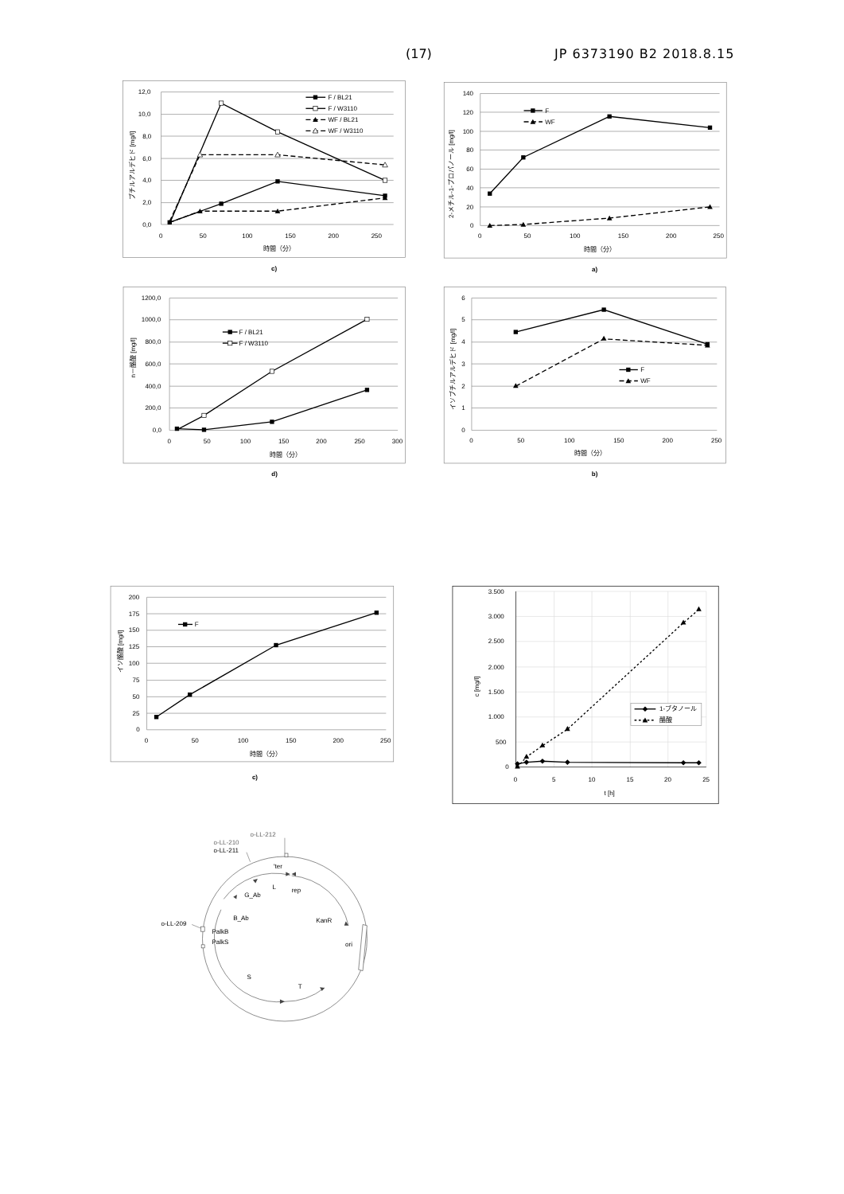(17) JP 6373190 B2 2018.8.15
12,0
10,0
8,0
6,0
4,0
2,0
0,0
0
50
100
150
200
250
時間（分）
ブチルアルデヒド [mg/l]
F / BL21
F / W3110
WF / BL21
WF / W3110
c)
140
120
100
80
60
40
20
0
0
50
100
150
200
250
時間（分）
2-メチル-1-プロパノール [mg/l]
F
WF
a)
1200,0
1000,0
800,0
600,0
400,0
200,0
0,0
0
50
100
150
200
250
300
時間（分）
n－酪酸 [mg/l]
F / BL21
F / W3110
d)
6
5
4
3
2
1
0
0
50
100
150
200
250
時間（分）
イソブチルアルデヒド [mg/l]
F
WF
b)
200
175
150
125
100
75
50
25
0
0
50
100
150
200
250
時間（分）
イソ酪酸 [mg/l]
F
c)
3.500
3.000
2.500
2.000
1.500
1.000
500
0
0
5
10
15
20
25
t [h]
c [mg/l]
1-ブタノール
酪酸
o-LL-212
o-LL-210
o-LL-211
o-LL-209
'ter
L
rep
G_Ab
B_Ab
KanR
PalkB
PalkS
ori
S
T